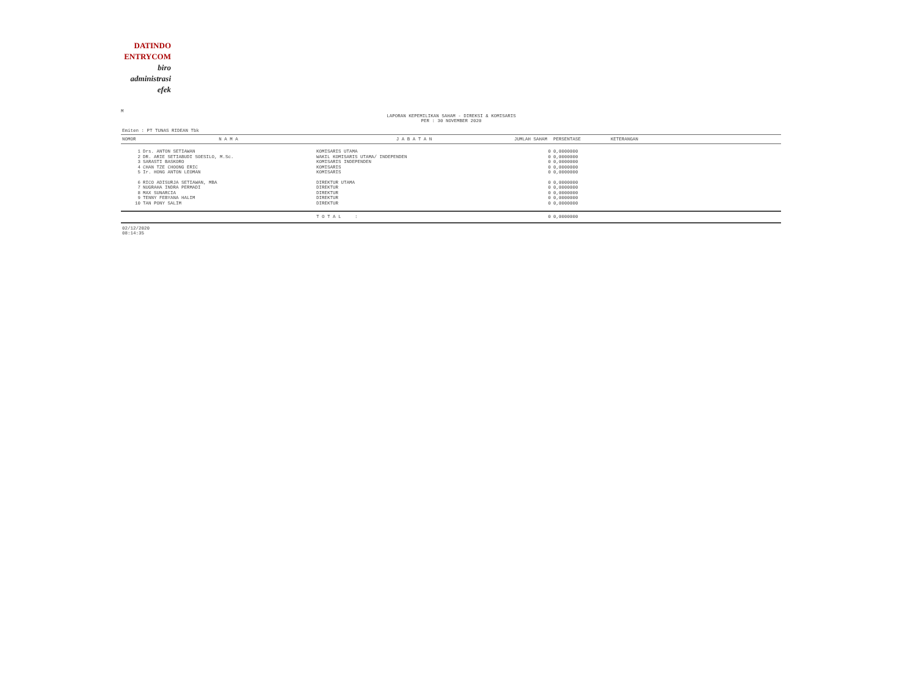DATINDO
ENTRYCOM
biro
administrasi
efek
M
LAPORAN KEPEMILIKAN SAHAM - DIREKSI & KOMISARIS
PER : 30 NOVEMBER 2020
Emiten : PT TUNAS RIDEAN Tbk
| NOMOR | N A M A | J A B A T A N | JUMLAH SAHAM | PERSENTASE | KETERANGAN |
| --- | --- | --- | --- | --- | --- |
| 1 | Drs. ANTON SETIAWAN | KOMISARIS UTAMA | 0 | 0,0000000 | |
| 2 | DR. ARIE SETIABUDI SOESILO, M.Sc. | WAKIL KOMISARIS UTAMA/ INDEPENDEN | 0 | 0,0000000 | |
| 3 | SARASTI BASKORO | KOMISARIS INDEPENDEN | 0 | 0,0000000 | |
| 4 | CHAN TZE CHOONG ERIC | KOMISARIS | 0 | 0,0000000 | |
| 5 | Ir. HONG ANTON LEOMAN | KOMISARIS | 0 | 0,0000000 | |
| 6 | RICO ADISURJA SETIAWAN, MBA | DIREKTUR UTAMA | 0 | 0,0000000 | |
| 7 | NUGRAHA INDRA PERMADI | DIREKTUR | 0 | 0,0000000 | |
| 8 | MAX SUNARCIA | DIREKTUR | 0 | 0,0000000 | |
| 9 | TENNY FEBYANA HALIM | DIREKTUR | 0 | 0,0000000 | |
| 10 | TAN PONY SALIM | DIREKTUR | 0 | 0,0000000 | |
| | | T O T A L : | 0 | 0,0000000 | |
02/12/2020
08:14:35